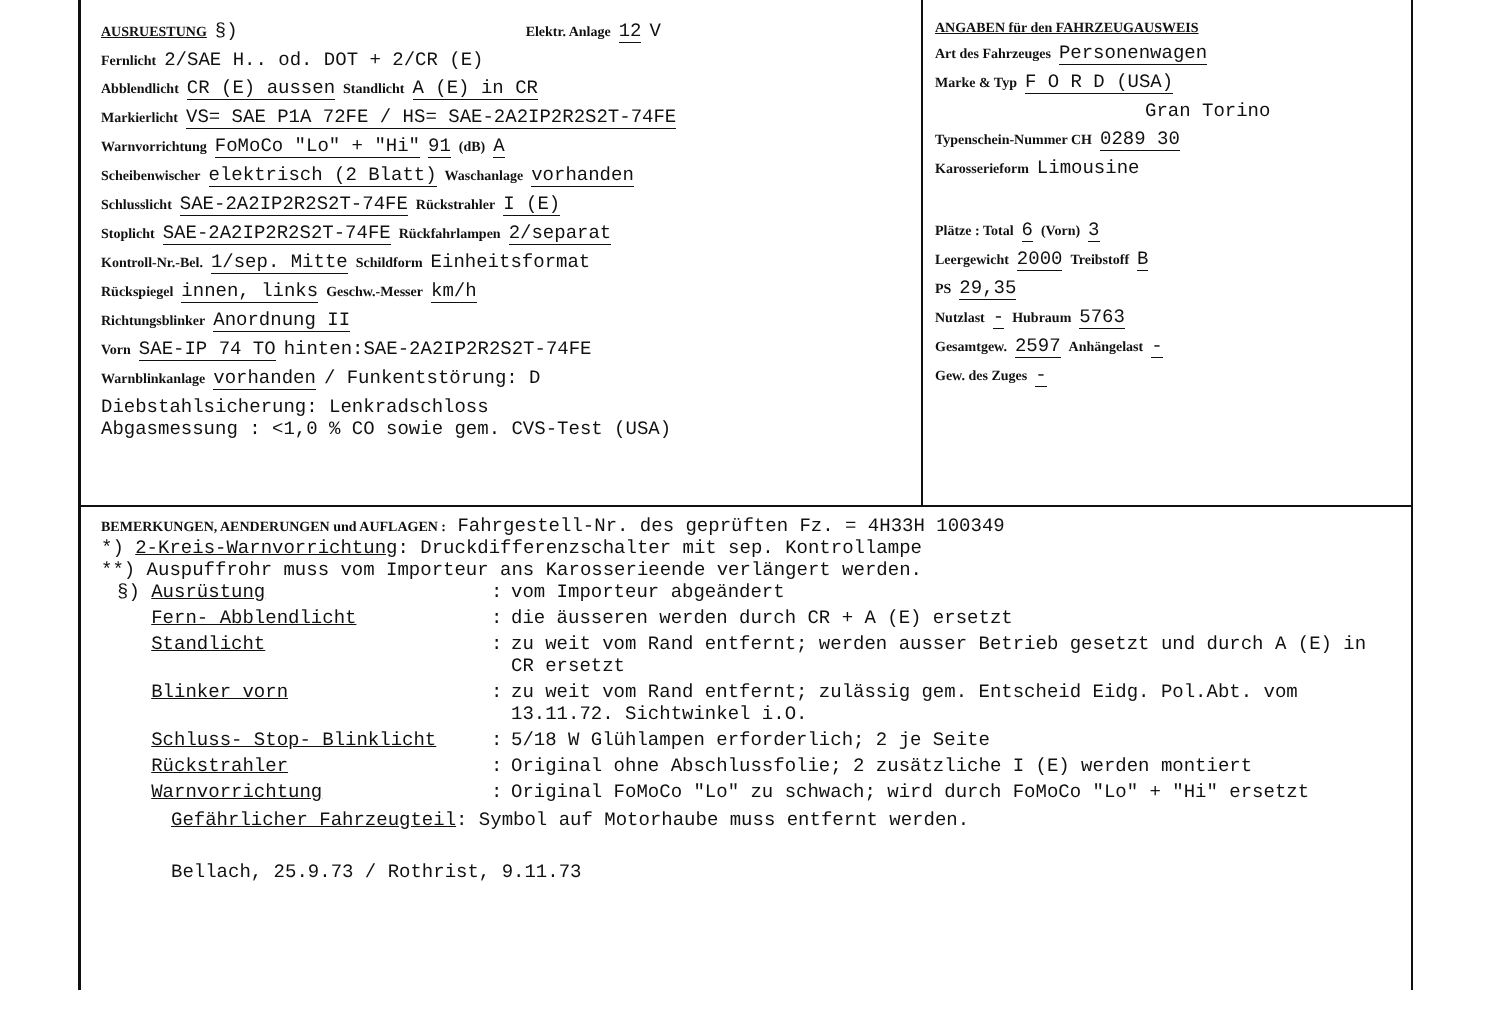AUSRUESTUNG §) Elektr. Anlage 12 V
Fernlicht 2/SAE H.. od. DOT + 2/CR (E)
Abblendlicht CR (E) aussen Standlicht A (E) in CR
Markierlicht VS= SAE P1A 72FE / HS= SAE-2A2IP2R2S2T-74FE
Warnvorrichtung FoMoCo "Lo" + "Hi" 91 (dB) A
Scheibenwischer elektrisch (2 Blatt) Waschanlage vorhanden
Schlusslicht SAE-2A2IP2R2S2T-74FE Rückstrahler I (E)
Stoplicht SAE-2A2IP2R2S2T-74FE Rückfahrlampen 2/separat
Kontroll-Nr.-Bel. 1/sep. Mitte Schildform Einheitsformat
Rückspiegel innen, links Geschw.-Messer km/h
Richtungsblinker Anordnung II
Vorn SAE-IP 74 TO hinten:SAE-2A2IP2R2S2T-74FE
Warnblinkanlage vorhanden / Funkentstörung: D
Diebstahlsicherung: Lenkradschloss
Abgasmessung : <1,0 % CO sowie gem. CVS-Test (USA)
ANGABEN für den FAHRZEUGAUSWEIS
Art des Fahrzeuges Personenwagen
Marke & Typ F O R D (USA)
Gran Torino
Typenschein-Nummer CH 0289 30
Karosserieform Limousine
Plätze : Total 6 (Vorn) 3
Leergewicht 2000 Treibstoff B
PS 29,35
Nutzlast - Hubraum 5763
Gesamtgew. 2597 Anhängelast -
Gew. des Zuges -
BEMERKUNGEN, AENDERUNGEN und AUFLAGEN : Fahrgestell-Nr. des geprüften Fz. = 4H33H 100349
*) 2-Kreis-Warnvorrichtung: Druckdifferenzschalter mit sep. Kontrollampe
**) Auspuffrohr muss vom Importeur ans Karosserieende verlängert werden.
§) Ausrüstung: vom Importeur abgeändert Fern- Abblendlicht: die äusseren werden durch CR + A (E) ersetzt Standlicht: zu weit vom Rand entfernt; werden ausser Betrieb gesetzt und durch A (E) in CR ersetzt Blinker vorn: zu weit vom Rand entfernt; zulässig gem. Entscheid Eidg. Pol.Abt. vom 13.11.72. Sichtwinkel i.O. Schluss- Stop- Blinklicht: 5/18 W Glühlampen erforderlich; 2 je Seite Rückstrahler: Original ohne Abschlussfolie; 2 zusätzliche I (E) werden montiert Warnvorrichtung: Original FoMoCo "Lo" zu schwach; wird durch FoMoCo "Lo" + "Hi" ersetzt
Gefährlicher Fahrzeugteil: Symbol auf Motorhaube muss entfernt werden.
Bellach, 25.9.73 / Rothrist, 9.11.73